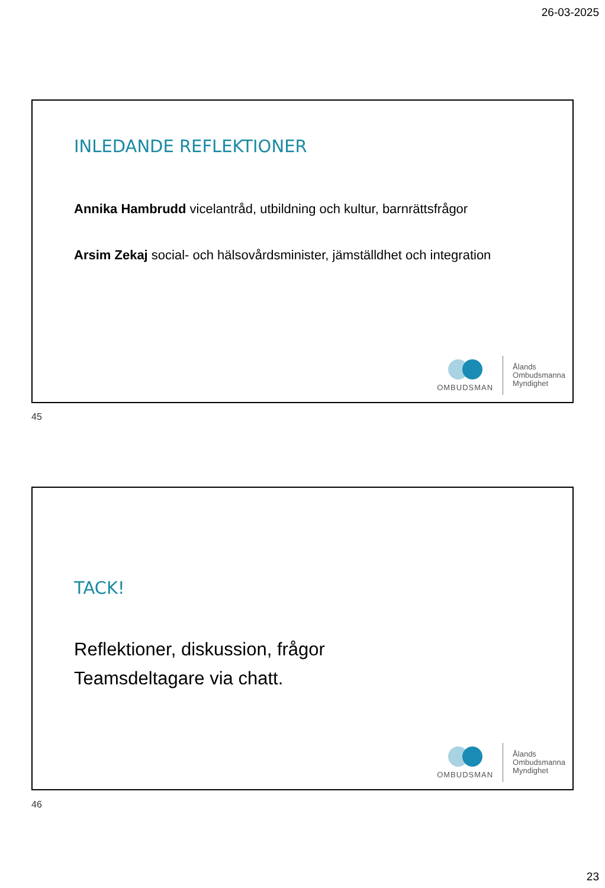26-03-2025
INLEDANDE REFLEKTIONER
Annika Hambrudd vicelantråd, utbildning och kultur, barnrättsfrågor
Arsim Zekaj social- och hälsovårdsminister, jämställdhet och integration
OMBUDSMAN
Ålands
Ombudsmanna
Myndighet
45
TACK!
Reflektioner, diskussion, frågor
Teamsdeltagare via chatt.
OMBUDSMAN
Ålands
Ombudsmanna
Myndighet
46
23